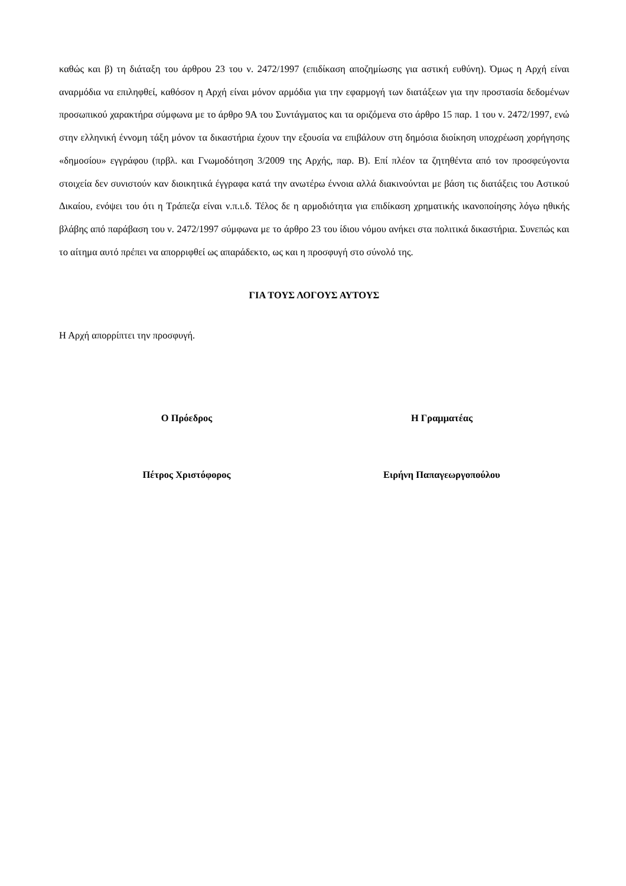καθώς και β) τη διάταξη του άρθρου 23 του ν. 2472/1997 (επιδίκαση αποζημίωσης για αστική ευθύνη). Όμως η Αρχή είναι αναρμόδια να επιληφθεί, καθόσον η Αρχή είναι μόνον αρμόδια για την εφαρμογή των διατάξεων για την προστασία δεδομένων προσωπικού χαρακτήρα σύμφωνα με το άρθρο 9Α του Συντάγματος και τα οριζόμενα στο άρθρο 15 παρ. 1 του ν. 2472/1997, ενώ στην ελληνική έννομη τάξη μόνον τα δικαστήρια έχουν την εξουσία να επιβάλουν στη δημόσια διοίκηση υποχρέωση χορήγησης «δημοσίου» εγγράφου (πρβλ. και Γνωμοδότηση 3/2009 της Αρχής, παρ. Β). Επί πλέον τα ζητηθέντα από τον προσφεύγοντα στοιχεία δεν συνιστούν καν διοικητικά έγγραφα κατά την ανωτέρω έννοια αλλά διακινούνται με βάση τις διατάξεις του Αστικού Δικαίου, ενόψει του ότι η Τράπεζα είναι ν.π.ι.δ. Τέλος δε η αρμοδιότητα για επιδίκαση χρηματικής ικανοποίησης λόγω ηθικής βλάβης από παράβαση του ν. 2472/1997 σύμφωνα με το άρθρο 23 του ίδιου νόμου ανήκει στα πολιτικά δικαστήρια. Συνεπώς και το αίτημα αυτό πρέπει να απορριφθεί ως απαράδεκτο, ως και η προσφυγή στο σύνολό της.
ΓΙΑ ΤΟΥΣ ΛΟΓΟΥΣ ΑΥΤΟΥΣ
Η Αρχή απορρίπτει την προσφυγή.
Ο Πρόεδρος Η Γραμματέας
Πέτρος Χριστόφορος Ειρήνη Παπαγεωργοπούλου